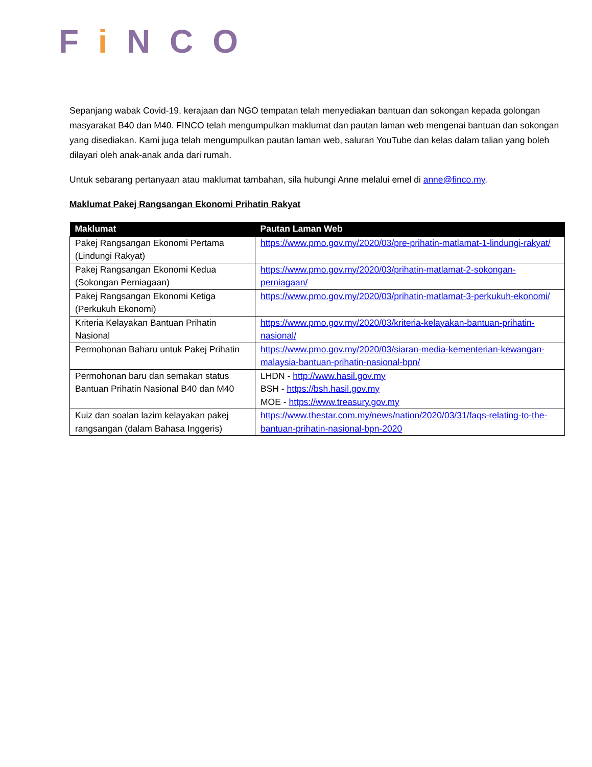FiNCO
Sepanjang wabak Covid-19, kerajaan dan NGO tempatan telah menyediakan bantuan dan sokongan kepada golongan masyarakat B40 dan M40. FINCO telah mengumpulkan maklumat dan pautan laman web mengenai bantuan dan sokongan yang disediakan. Kami juga telah mengumpulkan pautan laman web, saluran YouTube dan kelas dalam talian yang boleh dilayari oleh anak-anak anda dari rumah.
Untuk sebarang pertanyaan atau maklumat tambahan, sila hubungi Anne melalui emel di anne@finco.my.
Maklumat Pakej Rangsangan Ekonomi Prihatin Rakyat
| Maklumat | Pautan Laman Web |
| --- | --- |
| Pakej Rangsangan Ekonomi Pertama (Lindungi Rakyat) | https://www.pmo.gov.my/2020/03/pre-prihatin-matlamat-1-lindungi-rakyat/ |
| Pakej Rangsangan Ekonomi Kedua (Sokongan Perniagaan) | https://www.pmo.gov.my/2020/03/prihatin-matlamat-2-sokongan-perniagaan/ |
| Pakej Rangsangan Ekonomi Ketiga (Perkukuh Ekonomi) | https://www.pmo.gov.my/2020/03/prihatin-matlamat-3-perkukuh-ekonomi/ |
| Kriteria Kelayakan Bantuan Prihatin Nasional | https://www.pmo.gov.my/2020/03/kriteria-kelayakan-bantuan-prihatin-nasional/ |
| Permohonan Baharu untuk Pakej Prihatin | https://www.pmo.gov.my/2020/03/siaran-media-kementerian-kewangan-malaysia-bantuan-prihatin-nasional-bpn/ |
| Permohonan baru dan semakan status Bantuan Prihatin Nasional B40 dan M40 | LHDN - http://www.hasil.gov.my BSH - https://bsh.hasil.gov.my MOE - https://www.treasury.gov.my |
| Kuiz dan soalan lazim kelayakan pakej rangsangan (dalam Bahasa Inggeris) | https://www.thestar.com.my/news/nation/2020/03/31/faqs-relating-to-the-bantuan-prihatin-nasional-bpn-2020 |